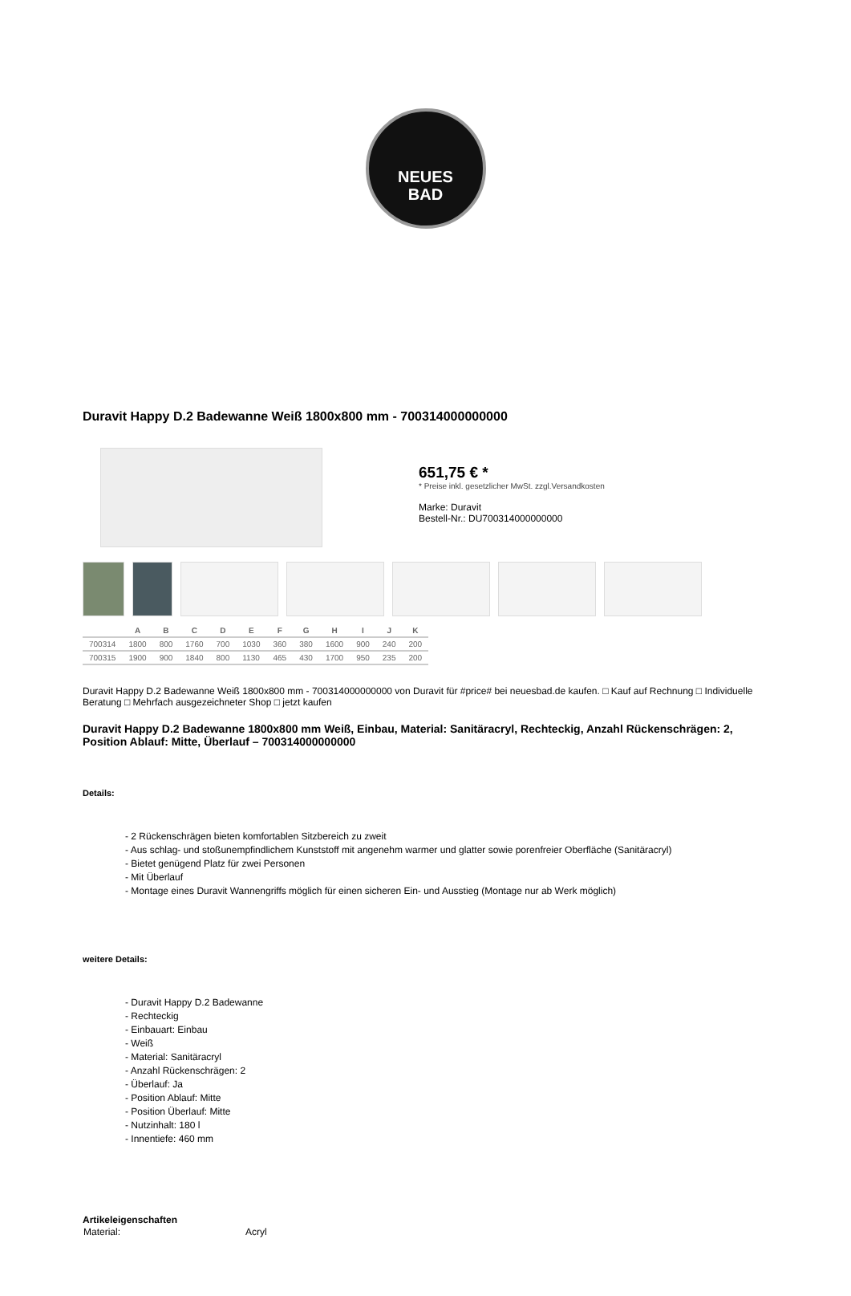NEUES
BAD
Duravit Happy D.2 Badewanne Weiß 1800x800 mm - 700314000000000
651,75 € *
* Preise inkl. gesetzlicher MwSt. zzgl.Versandkosten
Marke: Duravit
Bestell-Nr.: DU700314000000000
| | A | B | C | D | E | F | G | H | I | J | K |
| --- | --- | --- | --- | --- | --- | --- | --- | --- | --- | --- | --- |
| 700314 | 1800 | 800 | 1760 | 700 | 1030 | 360 | 380 | 1600 | 900 | 240 | 200 |
| 700315 | 1900 | 900 | 1840 | 800 | 1130 | 465 | 430 | 1700 | 950 | 235 | 200 |
Duravit Happy D.2 Badewanne Weiß 1800x800 mm - 700314000000000 von Duravit für #price# bei neuesbad.de kaufen. □ Kauf auf Rechnung □ Individuelle Beratung □ Mehrfach ausgezeichneter Shop □ jetzt kaufen
Duravit Happy D.2 Badewanne 1800x800 mm Weiß, Einbau, Material: Sanitäracryl, Rechteckig, Anzahl Rückenschrägen: 2, Position Ablauf: Mitte, Überlauf – 700314000000000
Details:
- 2 Rückenschrägen bieten komfortablen Sitzbereich zu zweit
- Aus schlag- und stoßunempfindlichem Kunststoff mit angenehm warmer und glatter sowie porenfreier Oberfläche (Sanitäracryl)
- Bietet genügend Platz für zwei Personen
- Mit Überlauf
- Montage eines Duravit Wannengriffs möglich für einen sicheren Ein- und Ausstieg (Montage nur ab Werk möglich)
weitere Details:
- Duravit Happy D.2 Badewanne
- Rechteckig
- Einbauart: Einbau
- Weiß
- Material: Sanitäracryl
- Anzahl Rückenschrägen: 2
- Überlauf: Ja
- Position Ablauf: Mitte
- Position Überlauf: Mitte
- Nutzinhalt: 180 l
- Innentiefe: 460 mm
Artikeleigenschaften
| Material: | Acryl |